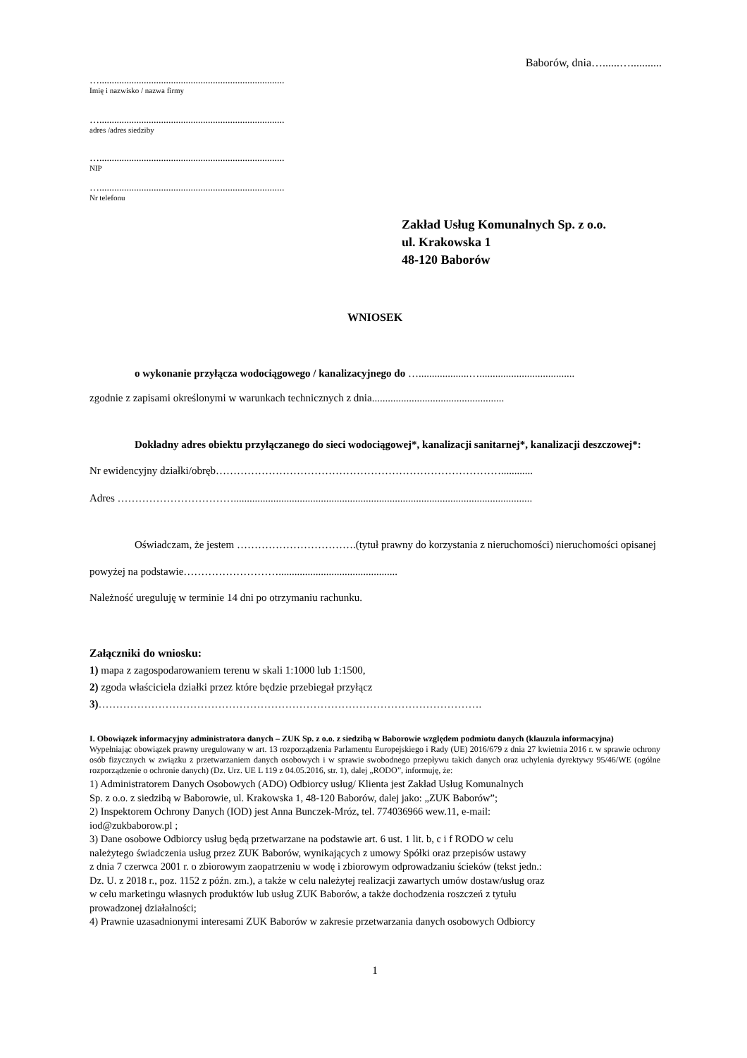Baborów, dnia…......…...........
…...........................................................................
Imię i nazwisko / nazwa firmy
…...........................................................................
adres /adres siedziby
…...........................................................................
NIP
…...........................................................................
Nr telefonu
Zakład Usług Komunalnych Sp. z o.o.
ul. Krakowska 1
48-120 Baborów
WNIOSEK
o wykonanie przyłącza wodociągowego / kanalizacyjnego do …...................…....................................
zgodnie z zapisami określonymi w warunkach technicznych z dnia..................................................
Dokładny adres obiektu przyłączanego do sieci wodociągowej*, kanalizacji sanitarnej*, kanalizacji deszczowej*:
Nr ewidencyjny działki/obręb………………………………………………………………………............
Adres …………………………….................................................................................................................
Oświadczam, że jestem …………………………….(tytuł prawny do korzystania z nieruchomości) nieruchomości opisanej powyżej na podstawie……………………….............................................
Należność ureguluję w terminie 14 dni po otrzymaniu rachunku.
Załączniki do wniosku:
1) mapa z zagospodarowaniem terenu w skali 1:1000 lub 1:1500,
2) zgoda właściciela działki przez które będzie przebiegał przyłącz
3)……………………………………………………………………………………………….
I. Obowiązek informacyjny administratora danych – ZUK Sp. z o.o. z siedzibą w Baborowie względem podmiotu danych (klauzula informacyjna)
Wypełniając obowiązek prawny uregulowany w art. 13 rozporządzenia Parlamentu Europejskiego i Rady (UE) 2016/679 z dnia 27 kwietnia 2016 r. w sprawie ochrony osób fizycznych w związku z przetwarzaniem danych osobowych i w sprawie swobodnego przepływu takich danych oraz uchylenia dyrektywy 95/46/WE (ogólne rozporządzenie o ochronie danych) (Dz. Urz. UE L 119 z 04.05.2016, str. 1), dalej „RODO”, informuję, że:
1) Administratorem Danych Osobowych (ADO) Odbiorcy usług/ Klienta jest Zakład Usług Komunalnych
Sp. z o.o. z siedzibą w Baborowie, ul. Krakowska 1, 48-120 Baborów, dalej jako: „ZUK Baborów”;
2) Inspektorem Ochrony Danych (IOD) jest Anna Bunczek-Mróz, tel. 774036966 wew.11, e-mail:
iod@zukbaborow.pl ;
3) Dane osobowe Odbiorcy usług będą przetwarzane na podstawie art. 6 ust. 1 lit. b, c i f RODO w celu
należytego świadczenia usług przez ZUK Baborów, wynikających z umowy Spółki oraz przepisów ustawy
z dnia 7 czerwca 2001 r. o zbiorowym zaopatrzeniu w wodę i zbiorowym odprowadzaniu ścieków (tekst jedn.:
Dz. U. z 2018 r., poz. 1152 z późn. zm.), a także w celu należytej realizacji zawartych umów dostaw/usług oraz
w celu marketingu własnych produktów lub usług ZUK Baborów, a także dochodzenia roszczeń z tytułu
prowadzonej działalności;
4) Prawnie uzasadnionymi interesami ZUK Baborów w zakresie przetwarzania danych osobowych Odbiorcy
1